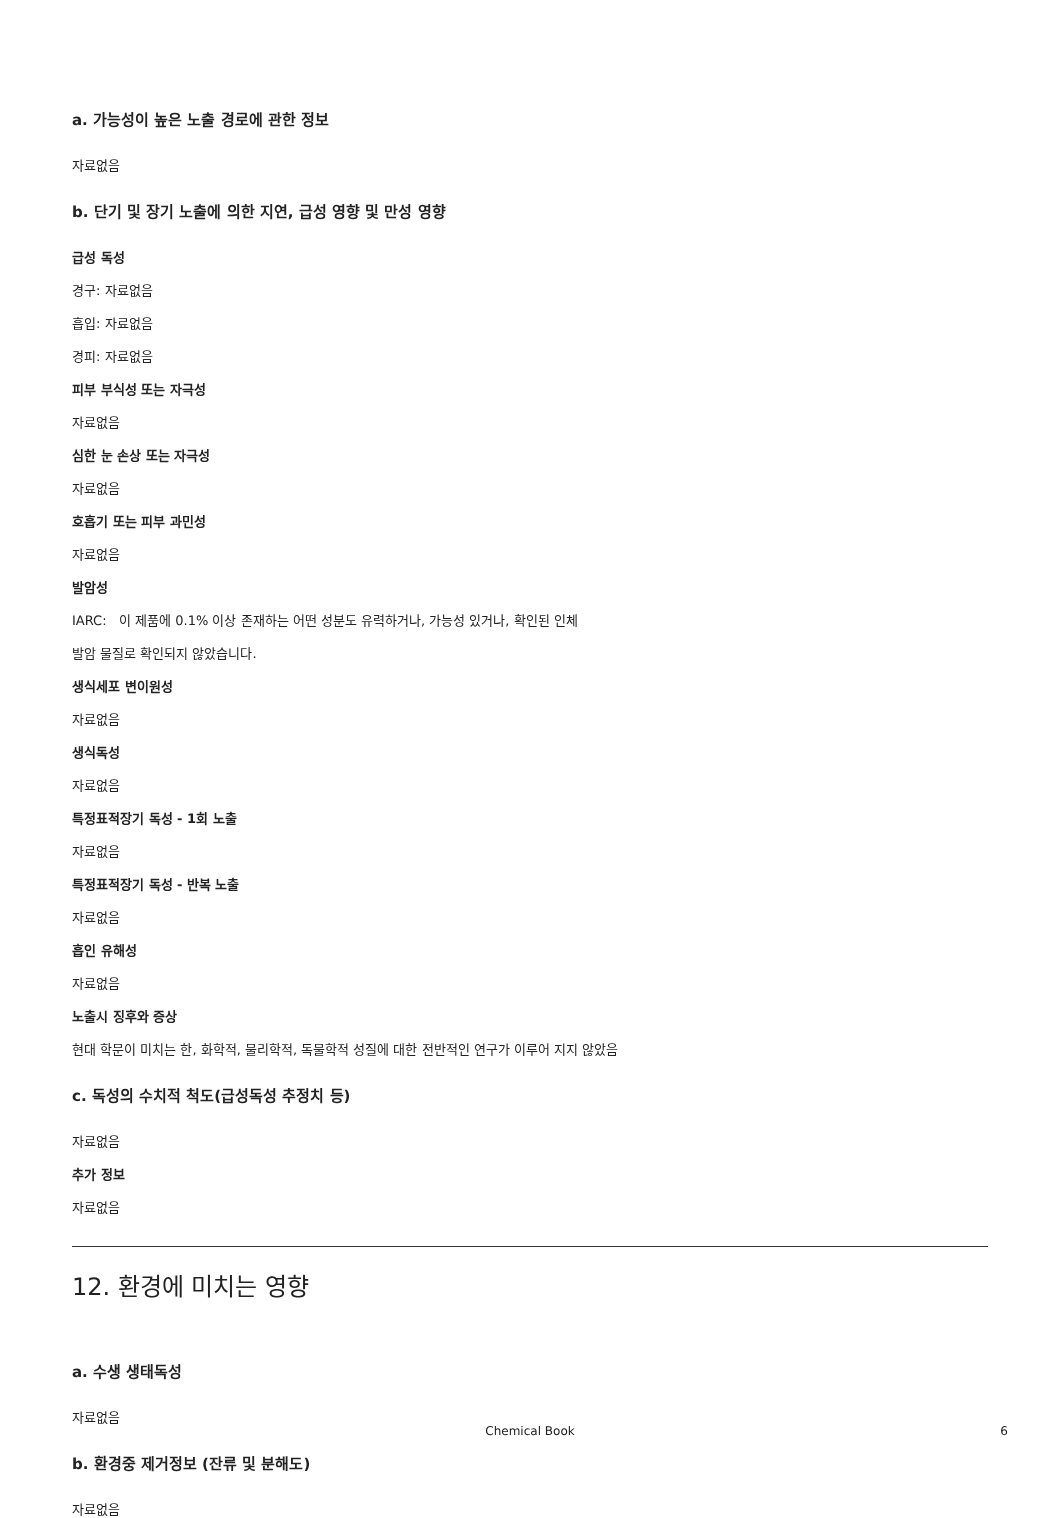a. 가능성이 높은 노출 경로에 관한 정보
자료없음
b. 단기 및 장기 노출에 의한 지연, 급성 영향 및 만성 영향
급성 독성
경구: 자료없음
흡입: 자료없음
경피: 자료없음
피부 부식성 또는 자극성
자료없음
심한 눈 손상 또는 자극성
자료없음
호흡기 또는 피부 과민성
자료없음
발암성
IARC: 이 제품에 0.1% 이상 존재하는 어떤 성분도 유력하거나, 가능성 있거나, 확인된 인체
발암 물질로 확인되지 않았습니다.
생식세포 변이원성
자료없음
생식독성
자료없음
특정표적장기 독성 - 1회 노출
자료없음
특정표적장기 독성 - 반복 노출
자료없음
흡인 유해성
자료없음
노출시 징후와 증상
현대 학문이 미치는 한, 화학적, 물리학적, 독물학적 성질에 대한 전반적인 연구가 이루어 지지 않았음
c. 독성의 수치적 척도(급성독성 추정치 등)
자료없음
추가 정보
자료없음
12. 환경에 미치는 영향
a. 수생 생태독성
자료없음
b. 환경중 제거정보 (잔류 및 분해도)
자료없음
Chemical Book 6